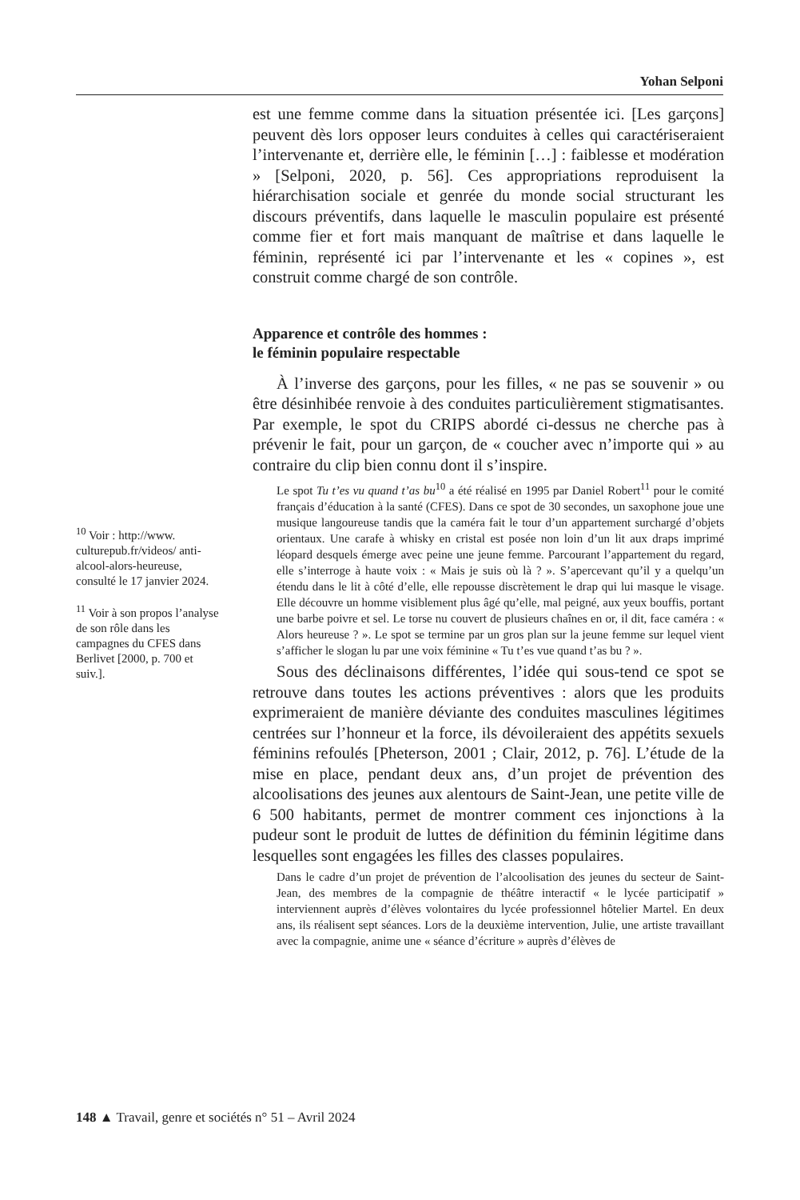Yohan Selponi
<sup>10</sup> Voir : http://www. culturepub.fr/videos/ anti-alcool-alors-heureuse, consulté le 17 janvier 2024.
<sup>11</sup> Voir à son propos l’analyse de son rôle dans les campagnes du CFES dans Berlivet [2000, p. 700 et suiv.].
est une femme comme dans la situation présentée ici. [Les garçons] peuvent dès lors opposer leurs conduites à celles qui caractériseraient l’intervenante et, derrière elle, le féminin […] : faiblesse et modération » [Selponi, 2020, p. 56]. Ces appropriations reproduisent la hiérarchisation sociale et genrée du monde social structurant les discours préventifs, dans laquelle le masculin populaire est présenté comme fier et fort mais manquant de maîtrise et dans laquelle le féminin, représenté ici par l’intervenante et les « copines », est construit comme chargé de son contrôle.
Apparence et contrôle des hommes :
le féminin populaire respectable
À l’inverse des garçons, pour les filles, « ne pas se souvenir » ou être désinhibée renvoie à des conduites particulièrement stigmatisantes. Par exemple, le spot du CRIPS abordé ci-dessus ne cherche pas à prévenir le fait, pour un garçon, de « coucher avec n’importe qui » au contraire du clip bien connu dont il s’inspire.
Le spot Tu t’es vu quand t’as bu<sup>10</sup> a été réalisé en 1995 par Daniel Robert<sup>11</sup> pour le comité français d’éducation à la santé (CFES). Dans ce spot de 30 secondes, un saxophone joue une musique langoureuse tandis que la caméra fait le tour d’un appartement surchargé d’objets orientaux. Une carafe à whisky en cristal est posée non loin d’un lit aux draps imprimé léopard desquels émerge avec peine une jeune femme. Parcourant l’appartement du regard, elle s’interroge à haute voix : « Mais je suis où là ? ». S’apercevant qu’il y a quelqu’un étendu dans le lit à côté d’elle, elle repousse discrètement le drap qui lui masque le visage. Elle découvre un homme visiblement plus âgé qu’elle, mal peigné, aux yeux bouffis, portant une barbe poivre et sel. Le torse nu couvert de plusieurs chaînes en or, il dit, face caméra : « Alors heureuse ? ». Le spot se termine par un gros plan sur la jeune femme sur lequel vient s’afficher le slogan lu par une voix féminine « Tu t’es vue quand t’as bu ? ».
Sous des déclinaisons différentes, l’idée qui sous-tend ce spot se retrouve dans toutes les actions préventives : alors que les produits exprimeraient de manière déviante des conduites masculines légitimes centrées sur l’honneur et la force, ils dévoileraient des appétits sexuels féminins refoulés [Pheterson, 2001 ; Clair, 2012, p. 76]. L’étude de la mise en place, pendant deux ans, d’un projet de prévention des alcoolisations des jeunes aux alentours de Saint-Jean, une petite ville de 6 500 habitants, permet de montrer comment ces injonctions à la pudeur sont le produit de luttes de définition du féminin légitime dans lesquelles sont engagées les filles des classes populaires.
Dans le cadre d’un projet de prévention de l’alcoolisation des jeunes du secteur de Saint-Jean, des membres de la compagnie de théâtre interactif « le lycée participatif » interviennent auprès d’élèves volontaires du lycée professionnel hôtelier Martel. En deux ans, ils réalisent sept séances. Lors de la deuxième intervention, Julie, une artiste travaillant avec la compagnie, anime une « séance d’écriture » auprès d’élèves de
148 ▲ Travail, genre et sociétés n° 51 – Avril 2024